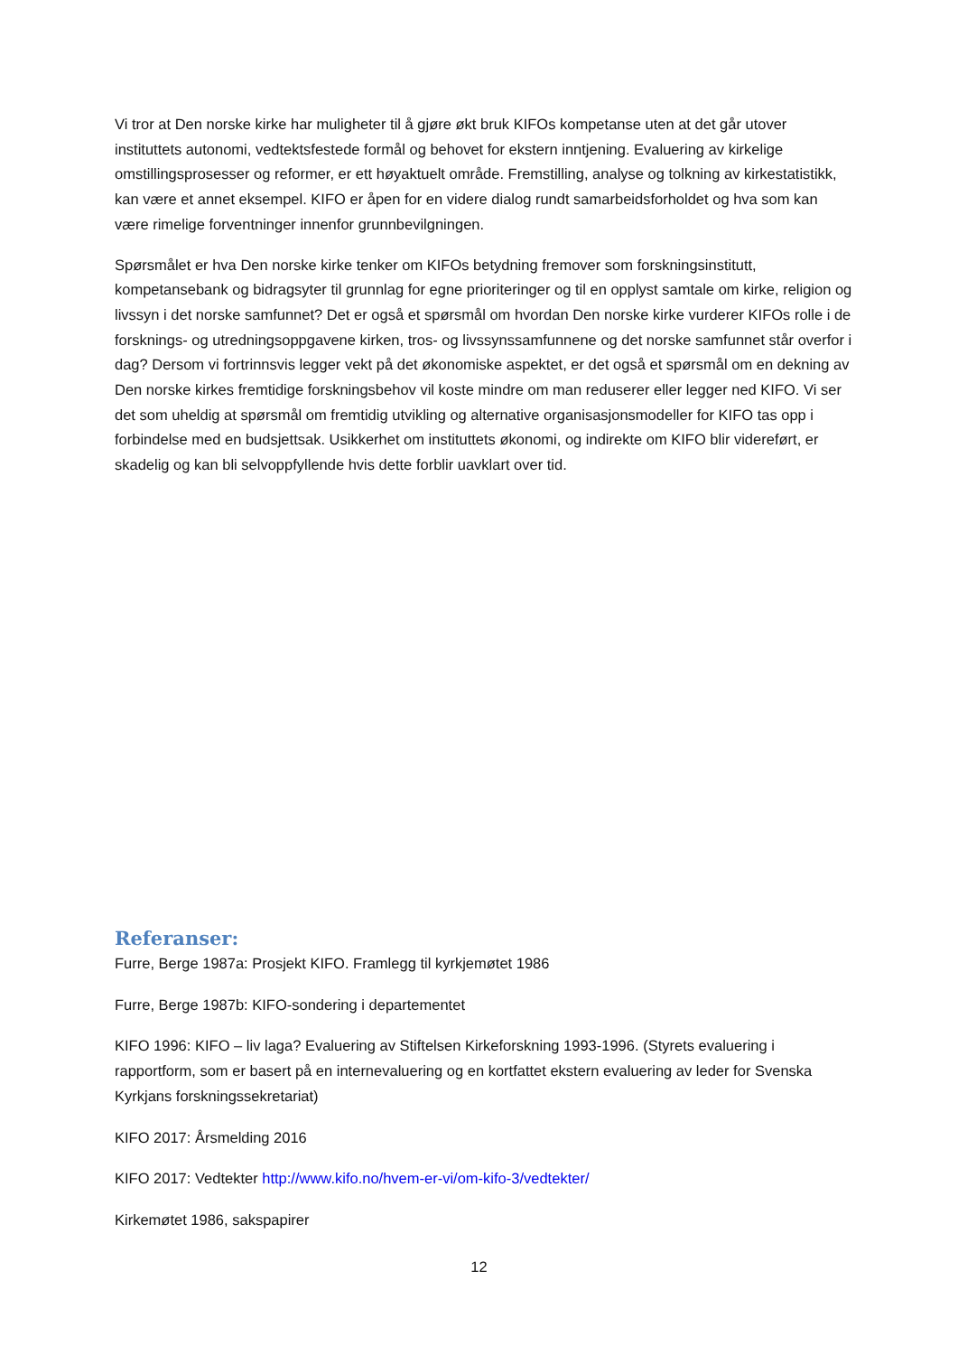Vi tror at Den norske kirke har muligheter til å gjøre økt bruk KIFOs kompetanse uten at det går utover instituttets autonomi, vedtektsfestede formål og behovet for ekstern inntjening. Evaluering av kirkelige omstillingsprosesser og reformer, er ett høyaktuelt område. Fremstilling, analyse og tolkning av kirkestatistikk, kan være et annet eksempel. KIFO er åpen for en videre dialog rundt samarbeidsforholdet og hva som kan være rimelige forventninger innenfor grunnbevilgningen.
Spørsmålet er hva Den norske kirke tenker om KIFOs betydning fremover som forskningsinstitutt, kompetansebank og bidragsyter til grunnlag for egne prioriteringer og til en opplyst samtale om kirke, religion og livssyn i det norske samfunnet? Det er også et spørsmål om hvordan Den norske kirke vurderer KIFOs rolle i de forsknings- og utredningsoppgavene kirken, tros- og livssynssamfunnene og det norske samfunnet står overfor i dag? Dersom vi fortrinnsvis legger vekt på det økonomiske aspektet, er det også et spørsmål om en dekning av Den norske kirkes fremtidige forskningsbehov vil koste mindre om man reduserer eller legger ned KIFO. Vi ser det som uheldig at spørsmål om fremtidig utvikling og alternative organisasjonsmodeller for KIFO tas opp i forbindelse med en budsjettsak. Usikkerhet om instituttets økonomi, og indirekte om KIFO blir videreført, er skadelig og kan bli selvoppfyllende hvis dette forblir uavklart over tid.
Referanser:
Furre, Berge 1987a: Prosjekt KIFO. Framlegg til kyrkjemøtet 1986
Furre, Berge 1987b: KIFO-sondering i departementet
KIFO 1996: KIFO – liv laga? Evaluering av Stiftelsen Kirkeforskning 1993-1996. (Styrets evaluering i rapportform, som er basert på en internevaluering og en kortfattet ekstern evaluering av leder for Svenska Kyrkjans forskningssekretariat)
KIFO 2017: Årsmelding 2016
KIFO 2017: Vedtekter http://www.kifo.no/hvem-er-vi/om-kifo-3/vedtekter/
Kirkemøtet 1986, sakspapirer
12